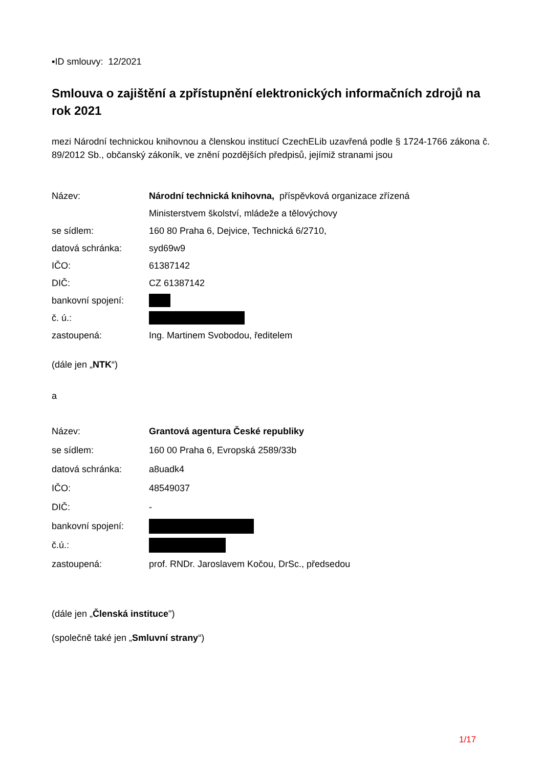▪ID smlouvy: 12/2021
Smlouva o zajištění a zpřístupnění elektronických informačních zdrojů na rok 2021
mezi Národní technickou knihovnou a členskou institucí CzechELib uzavřená podle § 1724-1766 zákona č. 89/2012 Sb., občanský zákoník, ve znění pozdějších předpisů, jejímiž stranami jsou
Název: Národní technická knihovna, příspěvková organizace zřízená
Ministerstvem školství, mládeže a tělovýchovy
se sídlem: 160 80 Praha 6, Dejvice, Technická 6/2710,
datová schránka: syd69w9
IČO: 61387142
DIČ: CZ 61387142
bankovní spojení:
č. ú.:
zastoupená: Ing. Martinem Svobodou, ředitelem
(dále jen „NTK“)
a
Název: Grantová agentura České republiky
se sídlem: 160 00 Praha 6, Evropská 2589/33b
datová schránka: a8uadk4
IČO: 48549037
DIČ: -
bankovní spojení:
č.ú.:
zastoupená: prof. RNDr. Jaroslavem Kočou, DrSc., předsedou
(dále jen „Členská instituce")
(společně také jen „Smluvní strany“)
1/17